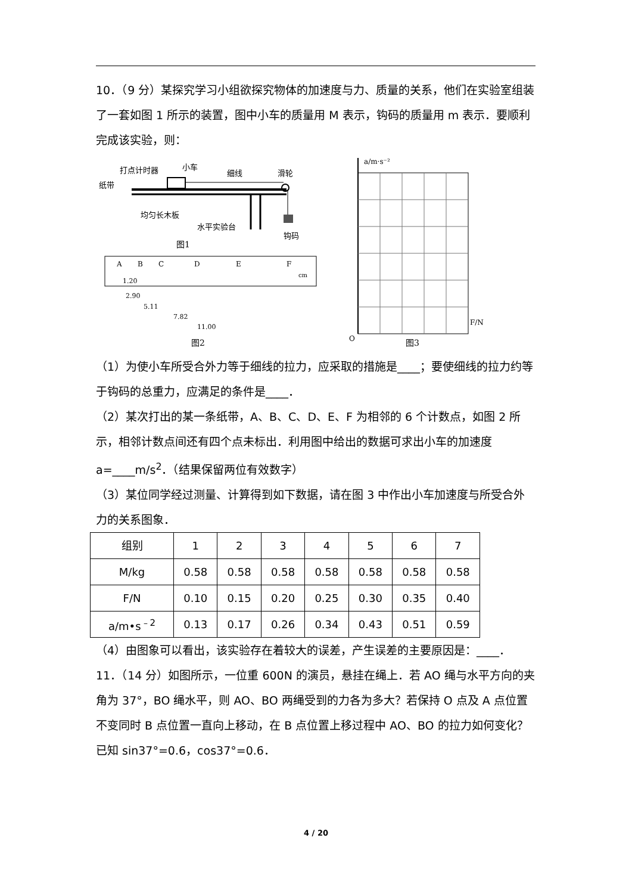10．（9 分）某探究学习小组欲探究物体的加速度与力、质量的关系，他们在实验室组装了一套如图 1 所示的装置，图中小车的质量用 M 表示，钩码的质量用 m 表示．要顺利完成该实验，则：
打点计时器
小车
细线
滑轮
纸带
均匀长木板
水平实验台
钩码
图1
A
B
C
D
E
F
cm
1.20
2.90
5.11
7.82
11.00
图2
a/m·s⁻²
O
F/N
图3
（1）为使小车所受合外力等于细线的拉力，应采取的措施是____；要使细线的拉力约等于钩码的总重力，应满足的条件是____．
（2）某次打出的某一条纸带，A、B、C、D、E、F 为相邻的 6 个计数点，如图 2 所示，相邻计数点间还有四个点未标出．利用图中给出的数据可求出小车的加速度 a=____m/s<sup>2</sup>．（结果保留两位有效数字）
（3）某位同学经过测量、计算得到如下数据，请在图 3 中作出小车加速度与所受合外力的关系图象．
| 组别 | 1 | 2 | 3 | 4 | 5 | 6 | 7 |
| M/kg | 0.58 | 0.58 | 0.58 | 0.58 | 0.58 | 0.58 | 0.58 |
| F/N | 0.10 | 0.15 | 0.20 | 0.25 | 0.30 | 0.35 | 0.40 |
| a/m•s<sup>﹣2</sup> | 0.13 | 0.17 | 0.26 | 0.34 | 0.43 | 0.51 | 0.59 |
（4）由图象可以看出，该实验存在着较大的误差，产生误差的主要原因是：____．
11．（14 分）如图所示，一位重 600N 的演员，悬挂在绳上．若 AO 绳与水平方向的夹角为 37°，BO 绳水平，则 AO、BO 两绳受到的力各为多大？若保持 O 点及 A 点位置不变同时 B 点位置一直向上移动，在 B 点位置上移过程中 AO、BO 的拉力如何变化？已知 sin37°=0.6，cos37°=0.6．
4 / 20